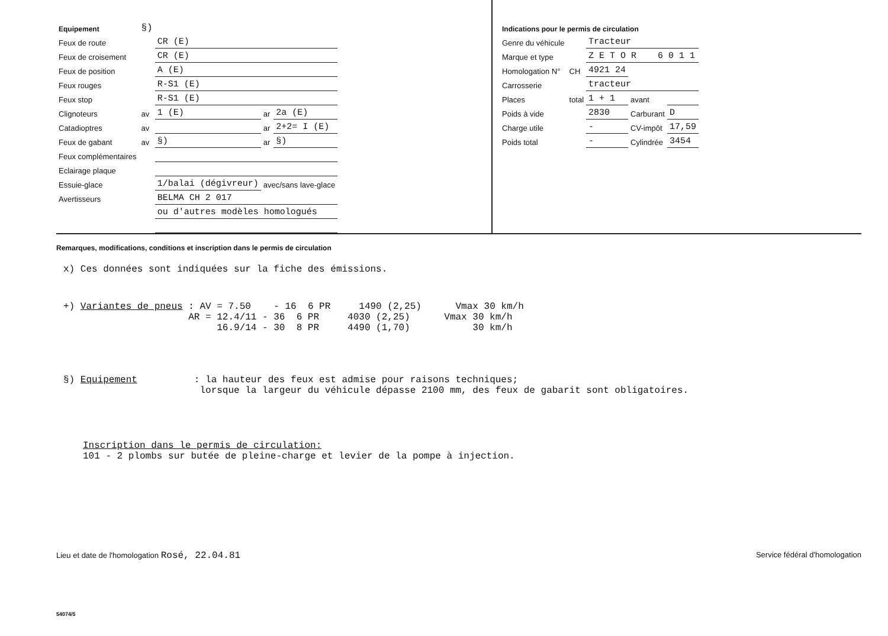| Equipement | §) | | | | |
| Feux de route | | CR (E) | | | |
| Feux de croisement | | CR (E) | | | |
| Feux de position | | A (E) | | | |
| Feux rouges | | R-S1 (E) | | | |
| Feux stop | | R-S1 (E) | | | |
| Clignoteurs | av | 1 (E) | | ar | 2a (E) |
| Catadioptres | av | | | ar | 2+2= I (E) |
| Feux de gabant | av | §) | | ar | §) |
| Feux complémentaires | | | | | |
| Eclairage plaque | | | | | |
| Essuie-glace | | 1/balai (dégivreur) | | avec/sans lave-glace | |
| Avertisseurs | | BELMA CH 2 017 | | | |
| | | ou d'autres modèles homologués | | | |
| Indications pour le permis de circulation | | | | |
| Genre du véhicule | | Tracteur | | |
| Marque et type | | Z E T O R 6 0 1 1 | | |
| Homologation N° | CH | 4921 24 | | |
| Carrosserie | | tracteur | | |
| Places | total | 1 + 1 | avant | |
| Poids à vide | | 2830 | Carburant | D |
| Charge utile | | - | CV-impôt | 17,59 |
| Poids total | | - | Cylindrée | 3454 |
Remarques, modifications, conditions et inscription dans le permis de circulation
x) Ces données sont indiquées sur la fiche des émissions.
+) Variantes de pneus : AV = 7.50    - 16  6 PR     1490 (2,25)      Vmax 30 km/h
                      AR = 12.4/11 - 36  6 PR     4030 (2,25)      Vmax 30 km/h
                           16.9/14 - 30  8 PR     4490 (1,70)           30 km/h
§) Equipement          : la hauteur des feux est admise pour raisons techniques;
                        lorsque la largeur du véhicule dépasse 2100 mm, des feux de gabarit sont obligatoires.
Inscription dans le permis de circulation:
101 - 2 plombs sur butée de pleine-charge et levier de la pompe à injection.
Lieu et date de l'homologation Rosé, 22.04.81 Service fédéral d'homologation
54074/5